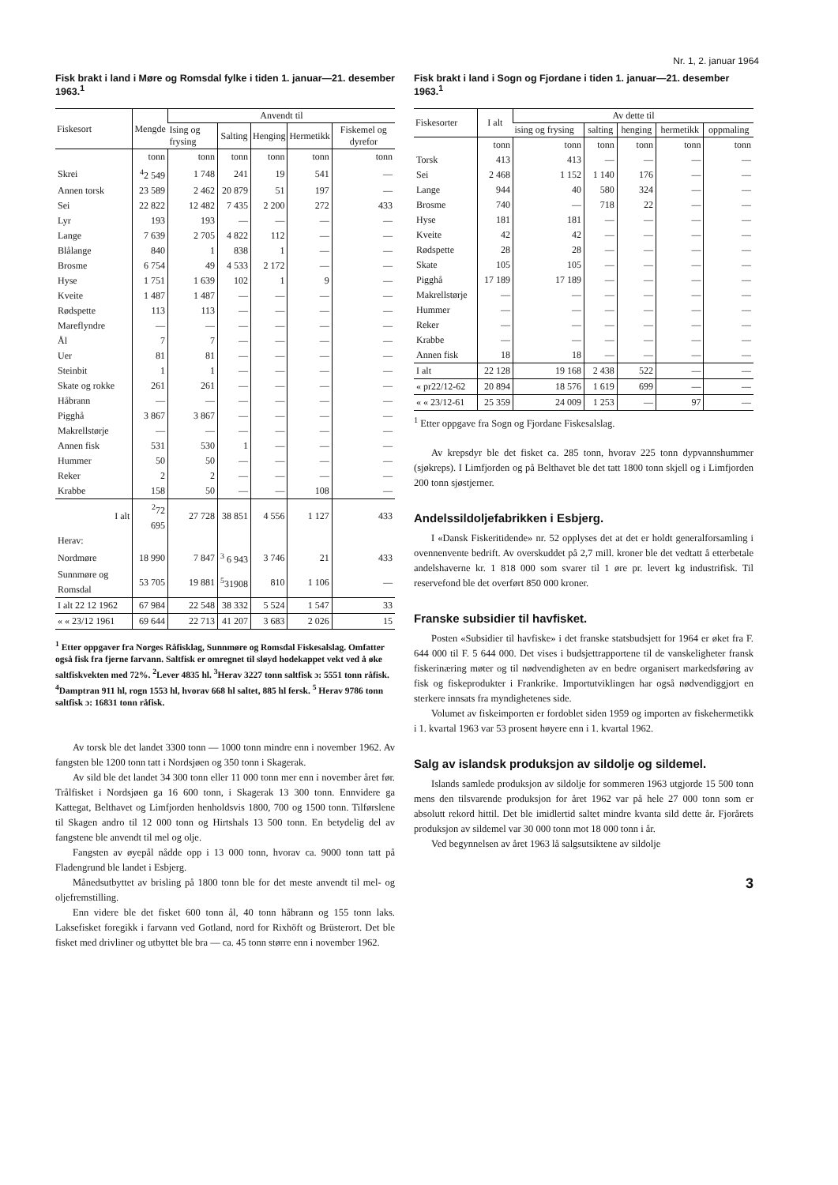Nr. 1, 2. januar 1964
Fisk brakt i land i Møre og Romsdal fylke i tiden 1. januar—21. desember 1963.<sup>1</sup>
| Fiskesort | Mengde | Anvendt til | | | | |
| --- | --- | --- | --- | --- | --- | --- |
| | | Ising og frysing | Salting | Henging | Hermetikk | Fiskemel og dyrefor |
| | tonn | tonn | tonn | tonn | tonn | tonn |
| Skrei | <sup>4</sup> 2 549 | 1 748 | 241 | 19 | 541 | — |
| Annen torsk | 23 589 | 2 462 | 20 879 | 51 | 197 | — |
| Sei | 22 822 | 12 482 | 7 435 | 2 200 | 272 | 433 |
| Lyr | 193 | 193 | — | — | — | — |
| Lange | 7 639 | 2 705 | 4 822 | 112 | — | — |
| Blålange | 840 | 1 | 838 | 1 | — | — |
| Brosme | 6 754 | 49 | 4 533 | 2 172 | — | — |
| Hyse | 1 751 | 1 639 | 102 | 1 | 9 | — |
| Kveite | 1 487 | 1 487 | — | — | — | — |
| Rødspette | 113 | 113 | — | — | — | — |
| Mareflyndre | — | — | — | — | — | — |
| Ål | 7 | 7 | — | — | — | — |
| Uer | 81 | 81 | — | — | — | — |
| Steinbit | 1 | 1 | — | — | — | — |
| Skate og rokke | 261 | 261 | — | — | — | — |
| Håbrann | — | — | — | — | — | — |
| Pigghå | 3 867 | 3 867 | — | — | — | — |
| Makrellstørje | — | — | — | — | — | — |
| Annen fisk | 531 | 530 | 1 | — | — | — |
| Hummer | 50 | 50 | — | — | — | — |
| Reker | 2 | 2 | — | — | — | — |
| Krabbe | 158 | 50 | — | — | 108 | — |
| I alt | <sup>2</sup> 72 695 | 27 728 | 38 851 | 4 556 | 1 127 | 433 |
| Herav: | | | | | | |
| Nordmøre | 18 990 | 7 847 | <sup>3</sup> 6 943 | 3 746 | 21 | 433 |
| Sunnmøre og Romsdal | 53 705 | 19 881 | <sup>5</sup> 31908 | 810 | 1 106 | — |
| I alt 22 12 1962 | 67 984 | 22 548 | 38 332 | 5 524 | 1 547 | 33 |
| « « 23/12 1961 | 69 644 | 22 713 | 41 207 | 3 683 | 2 026 | 15 |
<sup>1</sup> Etter oppgaver fra Norges Råfisklag, Sunnmøre og Romsdal Fiskesalslag. Omfatter også fisk fra fjerne farvann. Saltfisk er omregnet til sløyd hodekappet vekt ved å øke saltfiskvekten med 72%. <sup>2</sup>Lever 4835 hl. <sup>3</sup>Herav 3227 tonn saltfisk ɔ: 5551 tonn råfisk. <sup>4</sup>Damptran 911 hl, rogn 1553 hl, hvorav 668 hl saltet, 885 hl fersk. <sup>5</sup> Herav 9786 tonn saltfisk ɔ: 16831 tonn råfisk.
Av torsk ble det landet 3300 tonn — 1000 tonn mindre enn i november 1962. Av fangsten ble 1200 tonn tatt i Nordsjøen og 350 tonn i Skagerak.
Av sild ble det landet 34 300 tonn eller 11 000 tonn mer enn i november året før. Trålfisket i Nordsjøen ga 16 600 tonn, i Skagerak 13 300 tonn. Ennvidere ga Kattegat, Belthavet og Limfjorden henholdsvis 1800, 700 og 1500 tonn. Tilførslene til Skagen andro til 12 000 tonn og Hirtshals 13 500 tonn. En betydelig del av fangstene ble anvendt til mel og olje.
Fangsten av øyepål nådde opp i 13 000 tonn, hvorav ca. 9000 tonn tatt på Fladengrund ble landet i Esbjerg.
Månedsutbyttet av brisling på 1800 tonn ble for det meste anvendt til mel- og oljefremstilling.
Enn videre ble det fisket 600 tonn ål, 40 tonn håbrann og 155 tonn laks. Laksefisket foregikk i farvann ved Gotland, nord for Rixhöft og Brüsterort. Det ble fisket med drivliner og utbyttet ble bra — ca. 45 tonn større enn i november 1962.
Fisk brakt i land i Sogn og Fjordane i tiden 1. januar—21. desember 1963.<sup>1</sup>
| Fiskesorter | I alt | Av dette til | | | | |
| --- | --- | --- | --- | --- | --- | --- |
| | | ising og frysing | salting | henging | hermetikk | oppmaling |
| | tonn | tonn | tonn | tonn | tonn | tonn |
| Torsk | 413 | 413 | — | — | — | — |
| Sei | 2 468 | 1 152 | 1 140 | 176 | — | — |
| Lange | 944 | 40 | 580 | 324 | — | — |
| Brosme | 740 | — | 718 | 22 | — | — |
| Hyse | 181 | 181 | — | — | — | — |
| Kveite | 42 | 42 | — | — | — | — |
| Rødspette | 28 | 28 | — | — | — | — |
| Skate | 105 | 105 | — | — | — | — |
| Pigghå | 17 189 | 17 189 | — | — | — | — |
| Makrellstørje | — | — | — | — | — | — |
| Hummer | — | — | — | — | — | — |
| Reker | — | — | — | — | — | — |
| Krabbe | — | — | — | — | — | — |
| Annen fisk | 18 | 18 | — | — | — | — |
| I alt | 22 128 | 19 168 | 2 438 | 522 | — | — |
| « pr22/12-62 | 20 894 | 18 576 | 1 619 | 699 | — | — |
| « « 23/12-61 | 25 359 | 24 009 | 1 253 | — | 97 | — |
<sup>1</sup> Etter oppgave fra Sogn og Fjordane Fiskesalslag.
Av krepsdyr ble det fisket ca. 285 tonn, hvorav 225 tonn dypvannshummer (sjøkreps). I Limfjorden og på Belthavet ble det tatt 1800 tonn skjell og i Limfjorden 200 tonn sjøstjerner.
Andelssildoljefabrikken i Esbjerg.
I «Dansk Fiskeritidende» nr. 52 opplyses det at det er holdt generalforsamling i ovennenvente bedrift. Av overskuddet på 2,7 mill. kroner ble det vedtatt å etterbetale andelshaverne kr. 1 818 000 som svarer til 1 øre pr. levert kg industrifisk. Til reservefond ble det overført 850 000 kroner.
Franske subsidier til havfisket.
Posten «Subsidier til havfiske» i det franske statsbudsjett for 1964 er øket fra F. 644 000 til F. 5 644 000. Det vises i budsjettrapportene til de vanskeligheter fransk fiskerinæring møter og til nødvendigheten av en bedre organisert markedsføring av fisk og fiskeprodukter i Frankrike. Importutviklingen har også nødvendiggjort en sterkere innsats fra myndighetenes side.
Volumet av fiskeimporten er fordoblet siden 1959 og importen av fiskehermetikk i 1. kvartal 1963 var 53 prosent høyere enn i 1. kvartal 1962.
Salg av islandsk produksjon av sildolje og sildemel.
Islands samlede produksjon av sildolje for sommeren 1963 utgjorde 15 500 tonn mens den tilsvarende produksjon for året 1962 var på hele 27 000 tonn som er absolutt rekord hittil. Det ble imidlertid saltet mindre kvanta sild dette år. Fjorårets produksjon av sildemel var 30 000 tonn mot 18 000 tonn i år.
Ved begynnelsen av året 1963 lå salgsutsiktene av sildolje
3